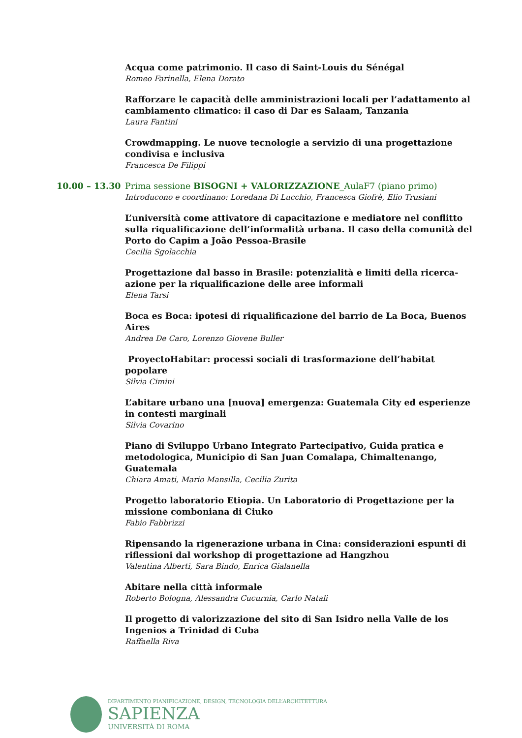Acqua come patrimonio. Il caso di Saint-Louis du Sénégal
Romeo Farinella, Elena Dorato
Rafforzare le capacità delle amministrazioni locali per l’adattamento al cambiamento climatico: il caso di Dar es Salaam, Tanzania
Laura Fantini
Crowdmapping. Le nuove tecnologie a servizio di una progettazione condivisa e inclusiva
Francesca De Filippi
10.00 – 13.30 Prima sessione BISOGNI + VALORIZZAZIONE_AulaF7 (piano primo)
Introducono e coordinano: Loredana Di Lucchio, Francesca Giofrè, Elio Trusiani
L’università come attivatore di capacitazione e mediatore nel conflitto sulla riqualificazione dell’informalità urbana. Il caso della comunità del Porto do Capim a João Pessoa-Brasile
Cecilia Sgolacchia
Progettazione dal basso in Brasile: potenzialità e limiti della ricerca-azione per la riqualificazione delle aree informali
Elena Tarsi
Boca es Boca: ipotesi di riqualificazione del barrio de La Boca, Buenos Aires
Andrea De Caro, Lorenzo Giovene Buller
ProyectoHabitar: processi sociali di trasformazione dell’habitat popolare
Silvia Cimini
L’abitare urbano una [nuova] emergenza: Guatemala City ed esperienze in contesti marginali
Silvia Covarino
Piano di Sviluppo Urbano Integrato Partecipativo, Guida pratica e metodologica, Municipio di San Juan Comalapa, Chimaltenango, Guatemala
Chiara Amati, Mario Mansilla, Cecilia Zurita
Progetto laboratorio Etiopia. Un Laboratorio di Progettazione per la missione comboniana di Ciuko
Fabio Fabbrizzi
Ripensando la rigenerazione urbana in Cina: considerazioni espunti di riflessioni dal workshop di progettazione ad Hangzhou
Valentina Alberti, Sara Bindo, Enrica Gialanella
Abitare nella città informale
Roberto Bologna, Alessandra Cucurnia, Carlo Natali
Il progetto di valorizzazione del sito di San Isidro nella Valle de los Ingenios a Trinidad di Cuba
Raffaella Riva
DIPARTIMENTO PIANIFICAZIONE, DESIGN, TECNOLOGIA DELL’ARCHITETTURA
SAPIENZA
UNIVERSITÀ DI ROMA